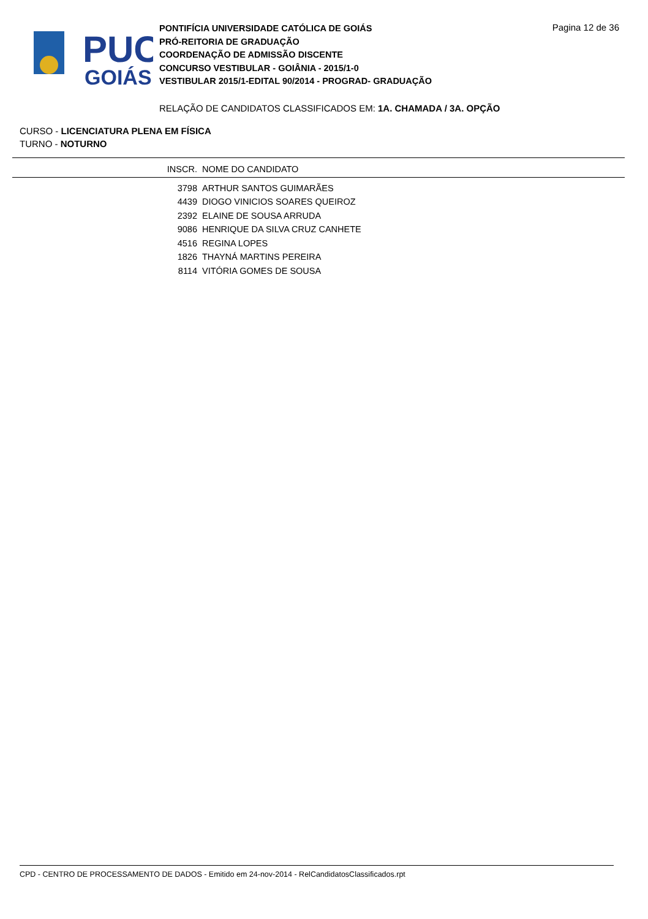PUC
GOIÁS
PONTIFÍCIA UNIVERSIDADE CATÓLICA DE GOIÁS
PRÓ-REITORIA DE GRADUAÇÃO
COORDENAÇÃO DE ADMISSÃO DISCENTE
CONCURSO VESTIBULAR - GOIÂNIA - 2015/1-0
VESTIBULAR 2015/1-EDITAL 90/2014 - PROGRAD- GRADUAÇÃO
Pagina 12 de 36
RELAÇÃO DE CANDIDATOS CLASSIFICADOS EM: 1A. CHAMADA / 3A. OPÇÃO
CURSO - LICENCIATURA PLENA EM FÍSICA
TURNO - NOTURNO
| INSCR. | NOME DO CANDIDATO |
| --- | --- |
| 3798 | ARTHUR SANTOS GUIMARÃES |
| 4439 | DIOGO VINICIOS SOARES QUEIROZ |
| 2392 | ELAINE DE SOUSA ARRUDA |
| 9086 | HENRIQUE DA SILVA CRUZ CANHETE |
| 4516 | REGINA LOPES |
| 1826 | THAYNÁ MARTINS PEREIRA |
| 8114 | VITÓRIA GOMES DE SOUSA |
CPD - CENTRO DE PROCESSAMENTO DE DADOS - Emitido em 24-nov-2014 - RelCandidatosClassificados.rpt